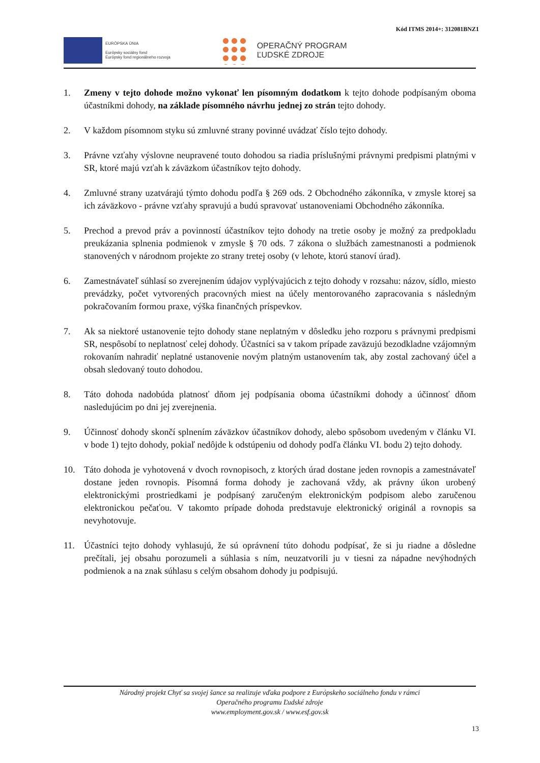Kód ITMS 2014+: 312081BNZ1
EURÓPSKA ÚNIA
Európsky sociálny fond
Európsky fond regionálneho rozvoja
OPERAČNÝ PROGRAM
ĽUDSKÉ ZDROJE
1. Zmeny v tejto dohode možno vykonať len písomným dodatkom k tejto dohode podpísaným oboma účastníkmi dohody, na základe písomného návrhu jednej zo strán tejto dohody.
2. V každom písomnom styku sú zmluvné strany povinné uvádzať číslo tejto dohody.
3. Právne vzťahy výslovne neupravené touto dohodou sa riadia príslušnými právnymi predpismi platnými v SR, ktoré majú vzťah k záväzkom účastníkov tejto dohody.
4. Zmluvné strany uzatvárajú týmto dohodu podľa § 269 ods. 2 Obchodného zákonníka, v zmysle ktorej sa ich záväzkovo - právne vzťahy spravujú a budú spravovať ustanoveniami Obchodného zákonníka.
5. Prechod a prevod práv a povinností účastníkov tejto dohody na tretie osoby je možný za predpokladu preukázania splnenia podmienok v zmysle § 70 ods. 7 zákona o službách zamestnanosti a podmienok stanovených v národnom projekte zo strany tretej osoby (v lehote, ktorú stanoví úrad).
6. Zamestnávateľ súhlasí so zverejnením údajov vyplývajúcich z tejto dohody v rozsahu: názov, sídlo, miesto prevádzky, počet vytvorených pracovných miest na účely mentorovaného zapracovania s následným pokračovaním formou praxe, výška finančných príspevkov.
7. Ak sa niektoré ustanovenie tejto dohody stane neplatným v dôsledku jeho rozporu s právnymi predpismi SR, nespôsobí to neplatnosť celej dohody. Účastníci sa v takom prípade zaväzujú bezodkladne vzájomným rokovaním nahradiť neplatné ustanovenie novým platným ustanovením tak, aby zostal zachovaný účel a obsah sledovaný touto dohodou.
8. Táto dohoda nadobúda platnosť dňom jej podpísania oboma účastníkmi dohody a účinnosť dňom nasledujúcim po dni jej zverejnenia.
9. Účinnosť dohody skončí splnením záväzkov účastníkov dohody, alebo spôsobom uvedeným v článku VI. v bode 1) tejto dohody, pokiaľ nedôjde k odstúpeniu od dohody podľa článku VI. bodu 2) tejto dohody.
10. Táto dohoda je vyhotovená v dvoch rovnopisoch, z ktorých úrad dostane jeden rovnopis a zamestnávateľ dostane jeden rovnopis. Písomná forma dohody je zachovaná vždy, ak právny úkon urobený elektronickými prostriedkami je podpísaný zaručeným elektronickým podpisom alebo zaručenou elektronickou pečaťou. V takomto prípade dohoda predstavuje elektronický originál a rovnopis sa nevyhotovuje.
11. Účastníci tejto dohody vyhlasujú, že sú oprávnení túto dohodu podpísať, že si ju riadne a dôsledne prečítali, jej obsahu porozumeli a súhlasia s ním, neuzatvorili ju v tiesni za nápadne nevýhodných podmienok a na znak súhlasu s celým obsahom dohody ju podpisujú.
Národný projekt Chyť sa svojej šance sa realizuje vďaka podpore z Európskeho sociálneho fondu v rámci
Operačného programu Ľudské zdroje
www.employment.gov.sk / www.esf.gov.sk
13